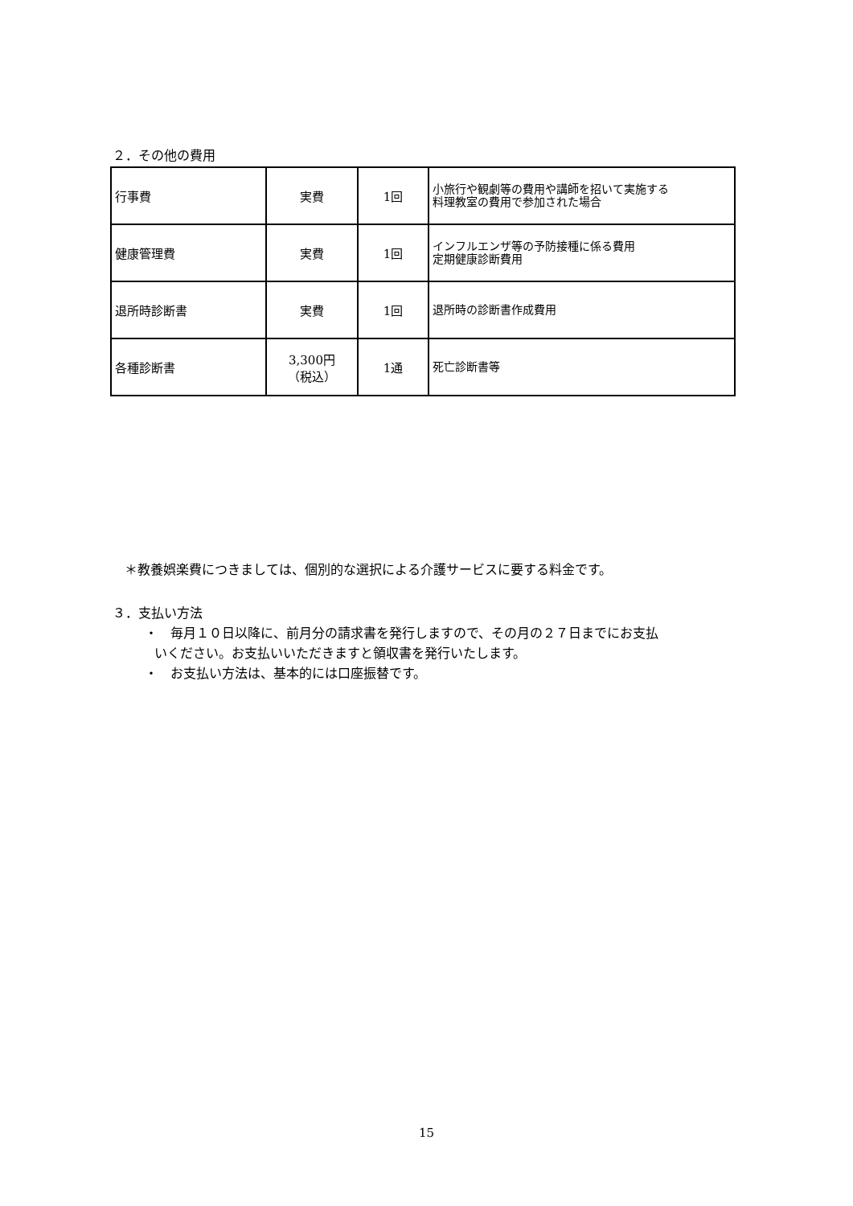２．その他の費用
| 行事費 | 実費 | 1回 | 小旅行や観劇等の費用や講師を招いて実施する 料理教室の費用で参加された場合 |
| 健康管理費 | 実費 | 1回 | インフルエンザ等の予防接種に係る費用 定期健康診断費用 |
| 退所時診断書 | 実費 | 1回 | 退所時の診断書作成費用 |
| 各種診断書 | 3,300円 （税込） | 1通 | 死亡診断書等 |
＊教養娯楽費につきましては、個別的な選択による介護サービスに要する料金です。
３．支払い方法
・　毎月１０日以降に、前月分の請求書を発行しますので、その月の２７日までにお支払
いください。お支払いいただきますと領収書を発行いたします。
・　お支払い方法は、基本的には口座振替です。
15